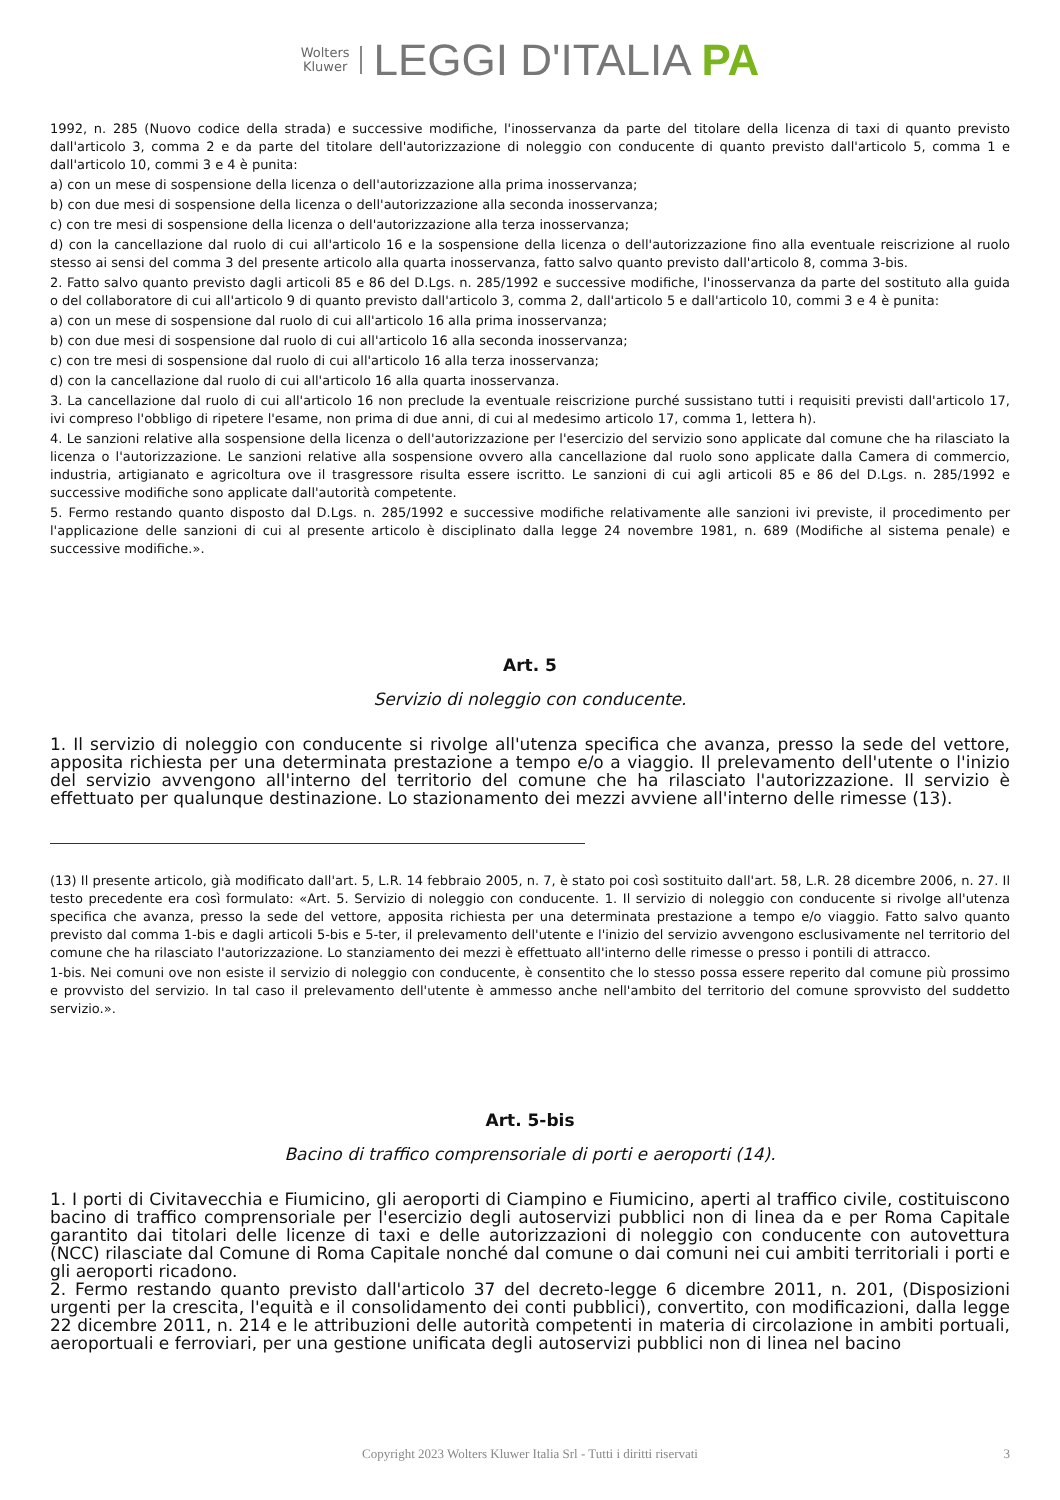Wolters
Kluwer
LEGGI D'ITALIA PA
1992, n. 285 (Nuovo codice della strada) e successive modifiche, l'inosservanza da parte del titolare della licenza di taxi di quanto previsto dall'articolo 3, comma 2 e da parte del titolare dell'autorizzazione di noleggio con conducente di quanto previsto dall'articolo 5, comma 1 e dall'articolo 10, commi 3 e 4 è punita:
a) con un mese di sospensione della licenza o dell'autorizzazione alla prima inosservanza;
b) con due mesi di sospensione della licenza o dell'autorizzazione alla seconda inosservanza;
c) con tre mesi di sospensione della licenza o dell'autorizzazione alla terza inosservanza;
d) con la cancellazione dal ruolo di cui all'articolo 16 e la sospensione della licenza o dell'autorizzazione fino alla eventuale reiscrizione al ruolo stesso ai sensi del comma 3 del presente articolo alla quarta inosservanza, fatto salvo quanto previsto dall'articolo 8, comma 3-bis.
2. Fatto salvo quanto previsto dagli articoli 85 e 86 del D.Lgs. n. 285/1992 e successive modifiche, l'inosservanza da parte del sostituto alla guida o del collaboratore di cui all'articolo 9 di quanto previsto dall'articolo 3, comma 2, dall'articolo 5 e dall'articolo 10, commi 3 e 4 è punita:
a) con un mese di sospensione dal ruolo di cui all'articolo 16 alla prima inosservanza;
b) con due mesi di sospensione dal ruolo di cui all'articolo 16 alla seconda inosservanza;
c) con tre mesi di sospensione dal ruolo di cui all'articolo 16 alla terza inosservanza;
d) con la cancellazione dal ruolo di cui all'articolo 16 alla quarta inosservanza.
3. La cancellazione dal ruolo di cui all'articolo 16 non preclude la eventuale reiscrizione purché sussistano tutti i requisiti previsti dall'articolo 17, ivi compreso l'obbligo di ripetere l'esame, non prima di due anni, di cui al medesimo articolo 17, comma 1, lettera h).
4. Le sanzioni relative alla sospensione della licenza o dell'autorizzazione per l'esercizio del servizio sono applicate dal comune che ha rilasciato la licenza o l'autorizzazione. Le sanzioni relative alla sospensione ovvero alla cancellazione dal ruolo sono applicate dalla Camera di commercio, industria, artigianato e agricoltura ove il trasgressore risulta essere iscritto. Le sanzioni di cui agli articoli 85 e 86 del D.Lgs. n. 285/1992 e successive modifiche sono applicate dall'autorità competente.
5. Fermo restando quanto disposto dal D.Lgs. n. 285/1992 e successive modifiche relativamente alle sanzioni ivi previste, il procedimento per l'applicazione delle sanzioni di cui al presente articolo è disciplinato dalla legge 24 novembre 1981, n. 689 (Modifiche al sistema penale) e successive modifiche.».
Art. 5
Servizio di noleggio con conducente.
1. Il servizio di noleggio con conducente si rivolge all'utenza specifica che avanza, presso la sede del vettore, apposita richiesta per una determinata prestazione a tempo e/o a viaggio. Il prelevamento dell'utente o l'inizio del servizio avvengono all'interno del territorio del comune che ha rilasciato l'autorizzazione. Il servizio è effettuato per qualunque destinazione. Lo stazionamento dei mezzi avviene all'interno delle rimesse (13).
(13) Il presente articolo, già modificato dall'art. 5, L.R. 14 febbraio 2005, n. 7, è stato poi così sostituito dall'art. 58, L.R. 28 dicembre 2006, n. 27. Il testo precedente era così formulato: «Art. 5. Servizio di noleggio con conducente. 1. Il servizio di noleggio con conducente si rivolge all'utenza specifica che avanza, presso la sede del vettore, apposita richiesta per una determinata prestazione a tempo e/o viaggio. Fatto salvo quanto previsto dal comma 1-bis e dagli articoli 5-bis e 5-ter, il prelevamento dell'utente e l'inizio del servizio avvengono esclusivamente nel territorio del comune che ha rilasciato l'autorizzazione. Lo stanziamento dei mezzi è effettuato all'interno delle rimesse o presso i pontili di attracco.
1-bis. Nei comuni ove non esiste il servizio di noleggio con conducente, è consentito che lo stesso possa essere reperito dal comune più prossimo e provvisto del servizio. In tal caso il prelevamento dell'utente è ammesso anche nell'ambito del territorio del comune sprovvisto del suddetto servizio.».
Art. 5-bis
Bacino di traffico comprensoriale di porti e aeroporti (14).
1. I porti di Civitavecchia e Fiumicino, gli aeroporti di Ciampino e Fiumicino, aperti al traffico civile, costituiscono bacino di traffico comprensoriale per l'esercizio degli autoservizi pubblici non di linea da e per Roma Capitale garantito dai titolari delle licenze di taxi e delle autorizzazioni di noleggio con conducente con autovettura (NCC) rilasciate dal Comune di Roma Capitale nonché dal comune o dai comuni nei cui ambiti territoriali i porti e gli aeroporti ricadono.
2. Fermo restando quanto previsto dall'articolo 37 del decreto-legge 6 dicembre 2011, n. 201, (Disposizioni urgenti per la crescita, l'equità e il consolidamento dei conti pubblici), convertito, con modificazioni, dalla legge 22 dicembre 2011, n. 214 e le attribuzioni delle autorità competenti in materia di circolazione in ambiti portuali, aeroportuali e ferroviari, per una gestione unificata degli autoservizi pubblici non di linea nel bacino
Copyright 2023 Wolters Kluwer Italia Srl - Tutti i diritti riservati 3